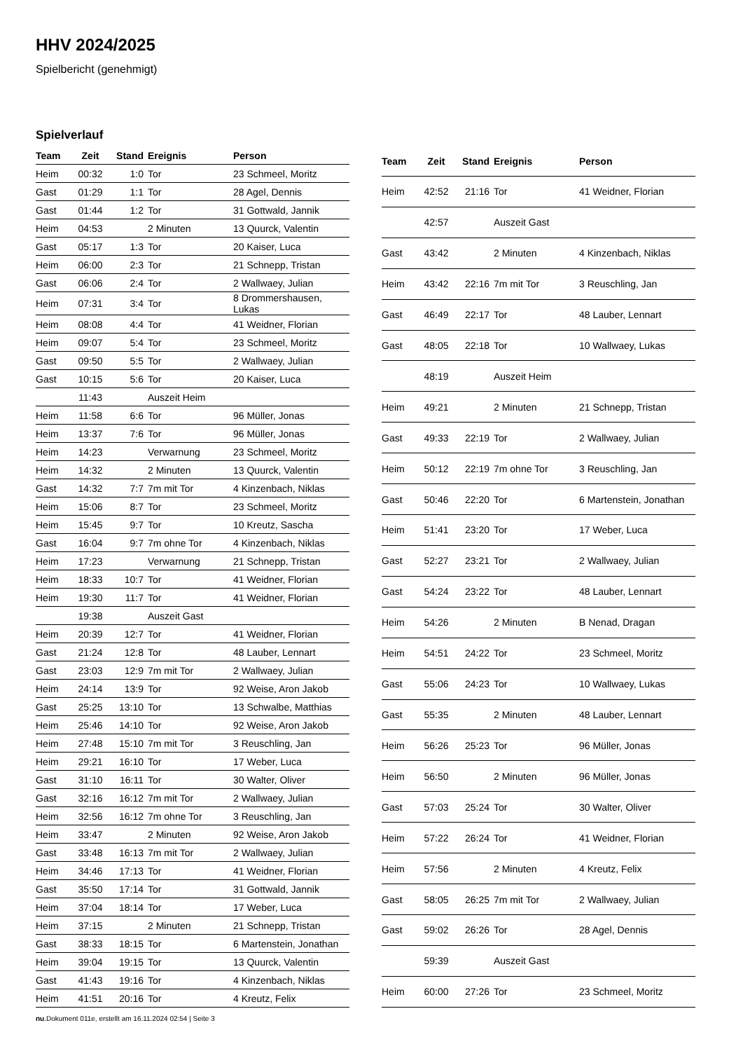HHV 2024/2025
Spielbericht (genehmigt)
Spielverlauf
| Team | Zeit | Stand | Ereignis | Person |
| --- | --- | --- | --- | --- |
| Heim | 00:32 | 1:0 | Tor | 23 Schmeel, Moritz |
| Gast | 01:29 | 1:1 | Tor | 28 Agel, Dennis |
| Gast | 01:44 | 1:2 | Tor | 31 Gottwald, Jannik |
| Heim | 04:53 | | 2 Minuten | 13 Quurck, Valentin |
| Gast | 05:17 | 1:3 | Tor | 20 Kaiser, Luca |
| Heim | 06:00 | 2:3 | Tor | 21 Schnepp, Tristan |
| Gast | 06:06 | 2:4 | Tor | 2 Wallwaey, Julian |
| Heim | 07:31 | 3:4 | Tor | 8 Drommershausen, Lukas |
| Heim | 08:08 | 4:4 | Tor | 41 Weidner, Florian |
| Heim | 09:07 | 5:4 | Tor | 23 Schmeel, Moritz |
| Gast | 09:50 | 5:5 | Tor | 2 Wallwaey, Julian |
| Gast | 10:15 | 5:6 | Tor | 20 Kaiser, Luca |
| | 11:43 | | Auszeit Heim | |
| Heim | 11:58 | 6:6 | Tor | 96 Müller, Jonas |
| Heim | 13:37 | 7:6 | Tor | 96 Müller, Jonas |
| Heim | 14:23 | | Verwarnung | 23 Schmeel, Moritz |
| Heim | 14:32 | | 2 Minuten | 13 Quurck, Valentin |
| Gast | 14:32 | 7:7 | 7m mit Tor | 4 Kinzenbach, Niklas |
| Heim | 15:06 | 8:7 | Tor | 23 Schmeel, Moritz |
| Heim | 15:45 | 9:7 | Tor | 10 Kreutz, Sascha |
| Gast | 16:04 | 9:7 | 7m ohne Tor | 4 Kinzenbach, Niklas |
| Heim | 17:23 | | Verwarnung | 21 Schnepp, Tristan |
| Heim | 18:33 | 10:7 | Tor | 41 Weidner, Florian |
| Heim | 19:30 | 11:7 | Tor | 41 Weidner, Florian |
| | 19:38 | | Auszeit Gast | |
| Heim | 20:39 | 12:7 | Tor | 41 Weidner, Florian |
| Gast | 21:24 | 12:8 | Tor | 48 Lauber, Lennart |
| Gast | 23:03 | 12:9 | 7m mit Tor | 2 Wallwaey, Julian |
| Heim | 24:14 | 13:9 | Tor | 92 Weise, Aron Jakob |
| Gast | 25:25 | 13:10 | Tor | 13 Schwalbe, Matthias |
| Heim | 25:46 | 14:10 | Tor | 92 Weise, Aron Jakob |
| Heim | 27:48 | 15:10 | 7m mit Tor | 3 Reuschling, Jan |
| Heim | 29:21 | 16:10 | Tor | 17 Weber, Luca |
| Gast | 31:10 | 16:11 | Tor | 30 Walter, Oliver |
| Gast | 32:16 | 16:12 | 7m mit Tor | 2 Wallwaey, Julian |
| Heim | 32:56 | 16:12 | 7m ohne Tor | 3 Reuschling, Jan |
| Heim | 33:47 | | 2 Minuten | 92 Weise, Aron Jakob |
| Gast | 33:48 | 16:13 | 7m mit Tor | 2 Wallwaey, Julian |
| Heim | 34:46 | 17:13 | Tor | 41 Weidner, Florian |
| Gast | 35:50 | 17:14 | Tor | 31 Gottwald, Jannik |
| Heim | 37:04 | 18:14 | Tor | 17 Weber, Luca |
| Heim | 37:15 | | 2 Minuten | 21 Schnepp, Tristan |
| Gast | 38:33 | 18:15 | Tor | 6 Martenstein, Jonathan |
| Heim | 39:04 | 19:15 | Tor | 13 Quurck, Valentin |
| Gast | 41:43 | 19:16 | Tor | 4 Kinzenbach, Niklas |
| Heim | 41:51 | 20:16 | Tor | 4 Kreutz, Felix |
| Team | Zeit | Stand | Ereignis | Person |
| --- | --- | --- | --- | --- |
| Heim | 42:52 | 21:16 | Tor | 41 Weidner, Florian |
| | 42:57 | | Auszeit Gast | |
| Gast | 43:42 | | 2 Minuten | 4 Kinzenbach, Niklas |
| Heim | 43:42 | 22:16 | 7m mit Tor | 3 Reuschling, Jan |
| Gast | 46:49 | 22:17 | Tor | 48 Lauber, Lennart |
| Gast | 48:05 | 22:18 | Tor | 10 Wallwaey, Lukas |
| | 48:19 | | Auszeit Heim | |
| Heim | 49:21 | | 2 Minuten | 21 Schnepp, Tristan |
| Gast | 49:33 | 22:19 | Tor | 2 Wallwaey, Julian |
| Heim | 50:12 | 22:19 | 7m ohne Tor | 3 Reuschling, Jan |
| Gast | 50:46 | 22:20 | Tor | 6 Martenstein, Jonathan |
| Heim | 51:41 | 23:20 | Tor | 17 Weber, Luca |
| Gast | 52:27 | 23:21 | Tor | 2 Wallwaey, Julian |
| Gast | 54:24 | 23:22 | Tor | 48 Lauber, Lennart |
| Heim | 54:26 | | 2 Minuten | B Nenad, Dragan |
| Heim | 54:51 | 24:22 | Tor | 23 Schmeel, Moritz |
| Gast | 55:06 | 24:23 | Tor | 10 Wallwaey, Lukas |
| Gast | 55:35 | | 2 Minuten | 48 Lauber, Lennart |
| Heim | 56:26 | 25:23 | Tor | 96 Müller, Jonas |
| Heim | 56:50 | | 2 Minuten | 96 Müller, Jonas |
| Gast | 57:03 | 25:24 | Tor | 30 Walter, Oliver |
| Heim | 57:22 | 26:24 | Tor | 41 Weidner, Florian |
| Heim | 57:56 | | 2 Minuten | 4 Kreutz, Felix |
| Gast | 58:05 | 26:25 | 7m mit Tor | 2 Wallwaey, Julian |
| Gast | 59:02 | 26:26 | Tor | 28 Agel, Dennis |
| | 59:39 | | Auszeit Gast | |
| Heim | 60:00 | 27:26 | Tor | 23 Schmeel, Moritz |
nu.Dokument 011e, erstellt am 16.11.2024 02:54 | Seite 3